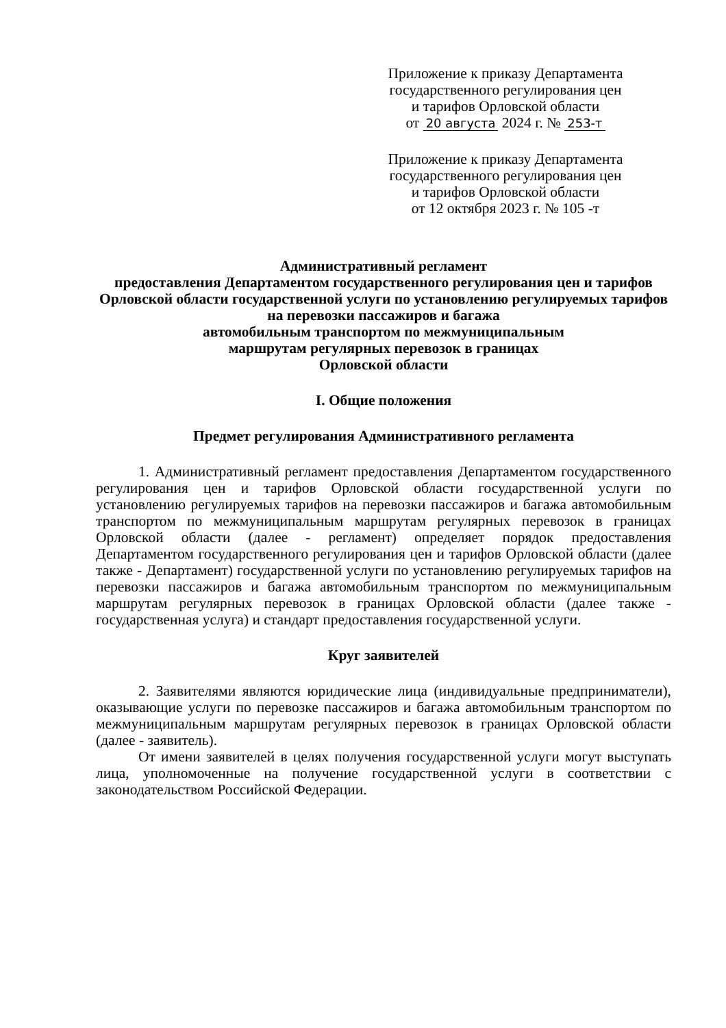Приложение к приказу Департамента
государственного регулирования цен
и тарифов Орловской области
от 20 августа 2024 г. № 253-т
Приложение к приказу Департамента
государственного регулирования цен
и тарифов Орловской области
от 12 октября 2023 г. № 105 -т
Административный регламент
предоставления Департаментом государственного регулирования цен и тарифов Орловской области государственной услуги по установлению регулируемых тарифов на перевозки пассажиров и багажа
автомобильным транспортом по межмуниципальным
маршрутам регулярных перевозок в границах
Орловской области
I. Общие положения
Предмет регулирования Административного регламента
1. Административный регламент предоставления Департаментом государственного регулирования цен и тарифов Орловской области государственной услуги по установлению регулируемых тарифов на перевозки пассажиров и багажа автомобильным транспортом по межмуниципальным маршрутам регулярных перевозок в границах Орловской области (далее - регламент) определяет порядок предоставления Департаментом государственного регулирования цен и тарифов Орловской области (далее также - Департамент) государственной услуги по установлению регулируемых тарифов на перевозки пассажиров и багажа автомобильным транспортом по межмуниципальным маршрутам регулярных перевозок в границах Орловской области (далее также - государственная услуга) и стандарт предоставления государственной услуги.
Круг заявителей
2. Заявителями являются юридические лица (индивидуальные предприниматели), оказывающие услуги по перевозке пассажиров и багажа автомобильным транспортом по межмуниципальным маршрутам регулярных перевозок в границах Орловской области (далее - заявитель).
От имени заявителей в целях получения государственной услуги могут выступать лица, уполномоченные на получение государственной услуги в соответствии с законодательством Российской Федерации.